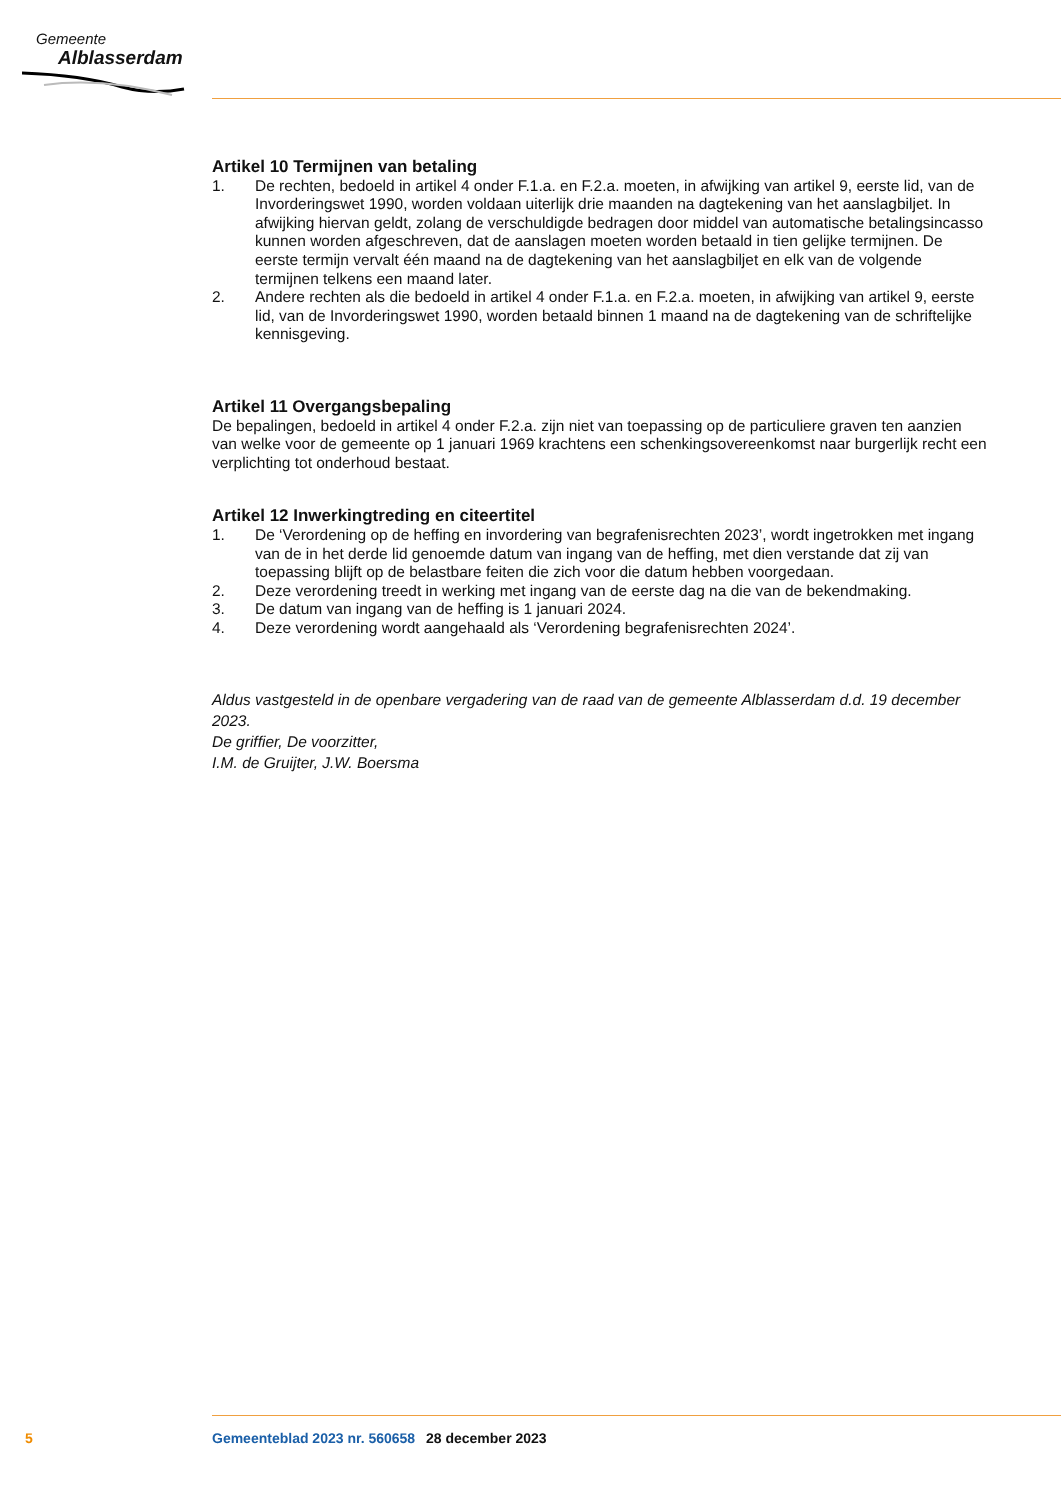Gemeente
Alblasserdam
Artikel 10 Termijnen van betaling
1. De rechten, bedoeld in artikel 4 onder F.1.a. en F.2.a. moeten, in afwijking van artikel 9, eerste lid, van de Invorderingswet 1990, worden voldaan uiterlijk drie maanden na dagtekening van het aanslagbiljet. In afwijking hiervan geldt, zolang de verschuldigde bedragen door middel van automatische betalingsincasso kunnen worden afgeschreven, dat de aanslagen moeten worden betaald in tien gelijke termijnen. De eerste termijn vervalt één maand na de dagtekening van het aanslagbiljet en elk van de volgende termijnen telkens een maand later.
2. Andere rechten als die bedoeld in artikel 4 onder F.1.a. en F.2.a. moeten, in afwijking van artikel 9, eerste lid, van de Invorderingswet 1990, worden betaald binnen 1 maand na de dagtekening van de schriftelijke kennisgeving.
Artikel 11 Overgangsbepaling
De bepalingen, bedoeld in artikel 4 onder F.2.a. zijn niet van toepassing op de particuliere graven ten aanzien van welke voor de gemeente op 1 januari 1969 krachtens een schenkingsovereenkomst naar burgerlijk recht een verplichting tot onderhoud bestaat.
Artikel 12 Inwerkingtreding en citeertitel
1. De ‘Verordening op de heffing en invordering van begrafenisrechten 2023’, wordt ingetrokken met ingang van de in het derde lid genoemde datum van ingang van de heffing, met dien verstande dat zij van toepassing blijft op de belastbare feiten die zich voor die datum hebben voorgedaan.
2. Deze verordening treedt in werking met ingang van de eerste dag na die van de bekendmaking.
3. De datum van ingang van de heffing is 1 januari 2024.
4. Deze verordening wordt aangehaald als ‘Verordening begrafenisrechten 2024’.
Aldus vastgesteld in de openbare vergadering van de raad van de gemeente Alblasserdam d.d. 19 december 2023.
De griffier, De voorzitter,
I.M. de Gruijter, J.W. Boersma
5 Gemeenteblad 2023 nr. 560658 28 december 2023